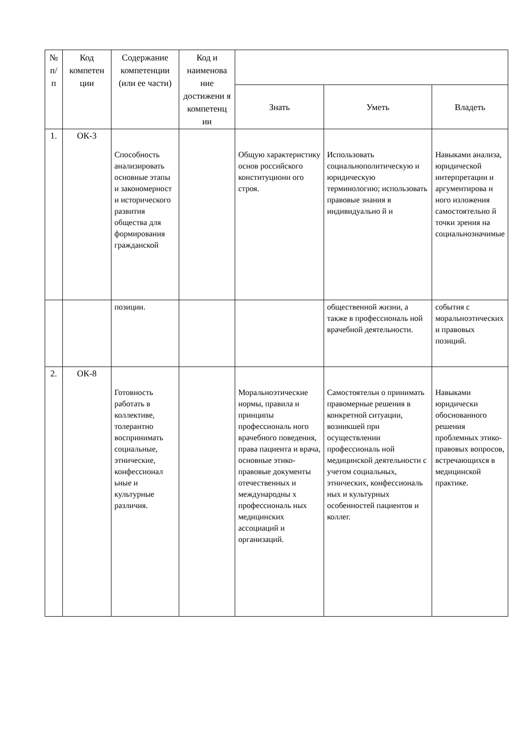| № п/ п | Код компетен ции | Содержание компетенции (или ее части) | Код и наименова ние достижени я компетенц ии | | | |
| --- | --- | --- | --- | --- | --- | --- |
| | | | | Знать | Уметь | Владеть |
| 1. | ОК-3 | Способность анализировать основные этапы и закономерност и исторического развития общества для формирования гражданской | | Общую характеристику основ российского конституционн ого строя. | Использовать социальнополитическую и юридическую терминологию; использовать правовые знания в индивидуально й и | Навыками анализа, юридической интерпретации и аргументирова н ного изложения самостоятельно й точки зрения на социальнозначимые |
| | | позиции. | | | общественной жизни, а также в профессиональ ной врачебной деятельности. | события с моральноэтических и правовых позиций. |
| 2. | ОК-8 | Готовность работать в коллективе, толерантно воспринимать социальные, этнические, конфессионал ьные и культурные различия. | | Моральноэтические нормы, правила и принципы профессиональ ного врачебного поведения, права пациента и врача, основные этико-правовые документы отечественных и международны х профессиональ ных медицинских ассоциаций и организаций. | Самостоятельн о принимать правомерные решения в конкретной ситуации, возникшей при осуществлении профессиональ ной медицинской деятельности с учетом социальных, этнических, конфессиональ ных и культурных особенностей пациентов и коллег. | Навыками юридически обоснованного решения проблемных этико-правовых вопросов, встречающихся в медицинской практике. |